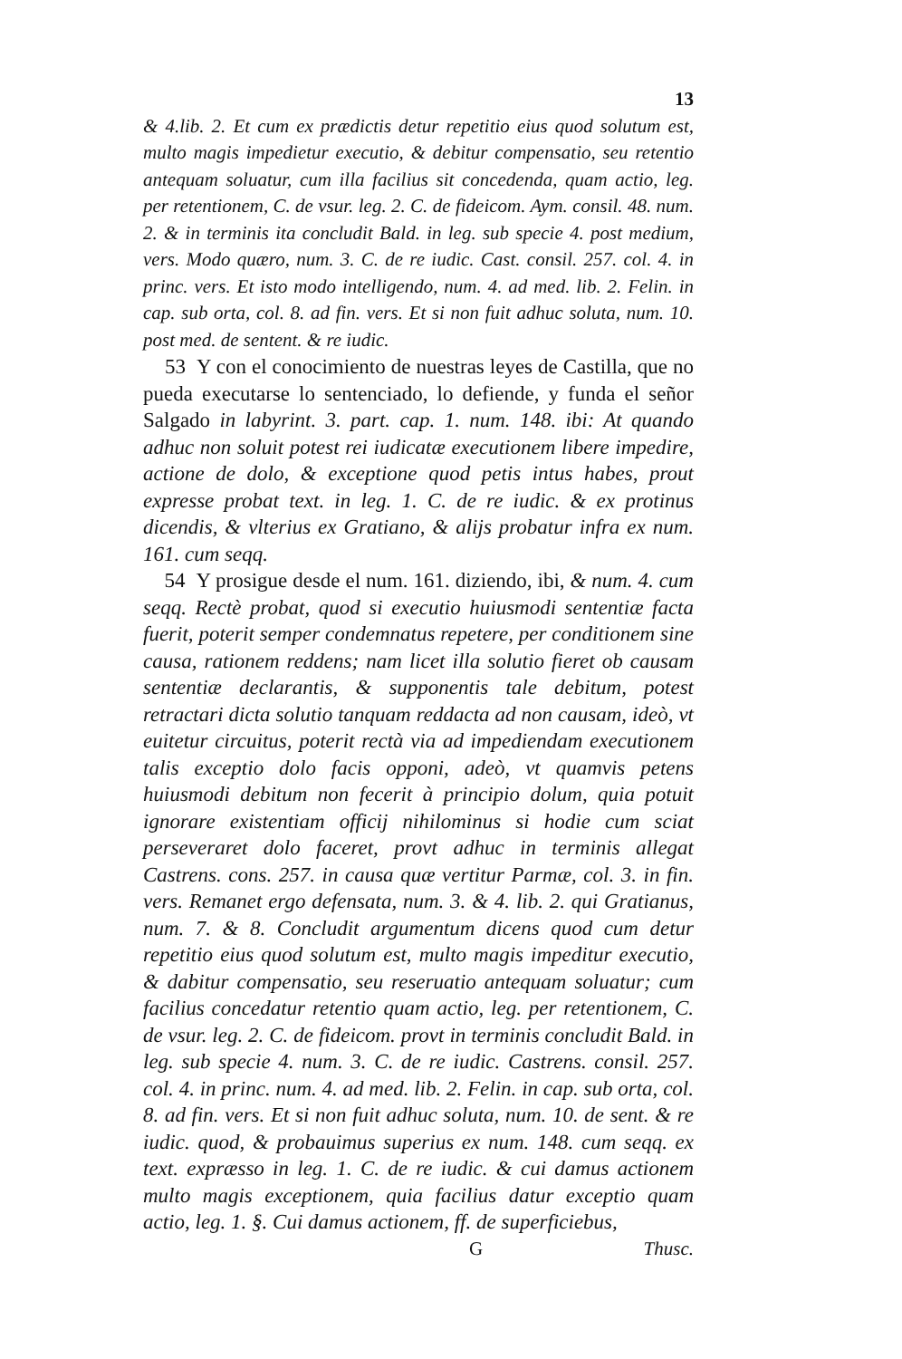13
& 4.lib. 2. Et cum ex prædictis detur repetitio eius quod solutum est, multo magis impedietur executio, & debitur compensatio, seu retentio antequam soluatur, cum illa facilius sit concedenda, quam actio, leg. per retentionem, C. de vsur. leg. 2. C. de fideicom. Aym. consil. 48. num. 2. & in terminis ita concludit Bald. in leg. sub specie 4. post medium, vers. Modo quæro, num. 3. C. de re iudic. Cast. consil. 257. col. 4. in princ. vers. Et isto modo intelligendo, num. 4. ad med. lib. 2. Felin. in cap. sub orta, col. 8. ad fin. vers. Et si non fuit adhuc soluta, num. 10. post med. de sentent. & re iudic.
53 Y con el conocimiento de nuestras leyes de Castilla, que no pueda executarse lo sentenciado, lo defiende, y funda el señor Salgado in labyrint. 3. part. cap. 1. num. 148. ibi: At quando adhuc non soluit potest rei iudicatæ executionem libere impedire, actione de dolo, & exceptione quod petis intus habes, prout expresse probat text. in leg. 1. C. de re iudic. & ex protinus dicendis, & vlterius ex Gratiano, & alijs probatur infra ex num. 161. cum seqq.
54 Y prosigue desde el num. 161. diziendo, ibi, & num. 4. cum seqq. Rectè probat, quod si executio huiusmodi sententiæ facta fuerit, poterit semper condemnatus repetere, per conditionem sine causa, rationem reddens; nam licet illa solutio fieret ob causam sententiæ declarantis, & supponentis tale debitum, potest retractari dicta solutio tanquam reddacta ad non causam, ideò, vt euitetur circuitus, poterit rectà via ad impediendam executionem talis exceptio dolo facis opponi, adeò, vt quamvis petens huiusmodi debitum non fecerit à principio dolum, quia potuit ignorare existentiam officij nihilominus si hodie cum sciat perseveraret dolo faceret, provt adhuc in terminis allegat Castrens. cons. 257. in causa quæ vertitur Parmæ, col. 3. in fin. vers. Remanet ergo defensata, num. 3. & 4. lib. 2. qui Gratianus, num. 7. & 8. Concludit argumentum dicens quod cum detur repetitio eius quod solutum est, multo magis impeditur executio, & dabitur compensatio, seu reseruatio antequam soluatur; cum facilius concedatur retentio quam actio, leg. per retentionem, C. de vsur. leg. 2. C. de fideicom. provt in terminis concludit Bald. in leg. sub specie 4. num. 3. C. de re iudic. Castrens. consil. 257. col. 4. in princ. num. 4. ad med. lib. 2. Felin. in cap. sub orta, col. 8. ad fin. vers. Et si non fuit adhuc soluta, num. 10. de sent. & re iudic. quod, & probauimus superius ex num. 148. cum seqq. ex text. expræsso in leg. 1. C. de re iudic. & cui damus actionem multo magis exceptionem, quia facilius datur exceptio quam actio, leg. 1. §. Cui damus actionem, ff. de superficiebus,
G Thusc.